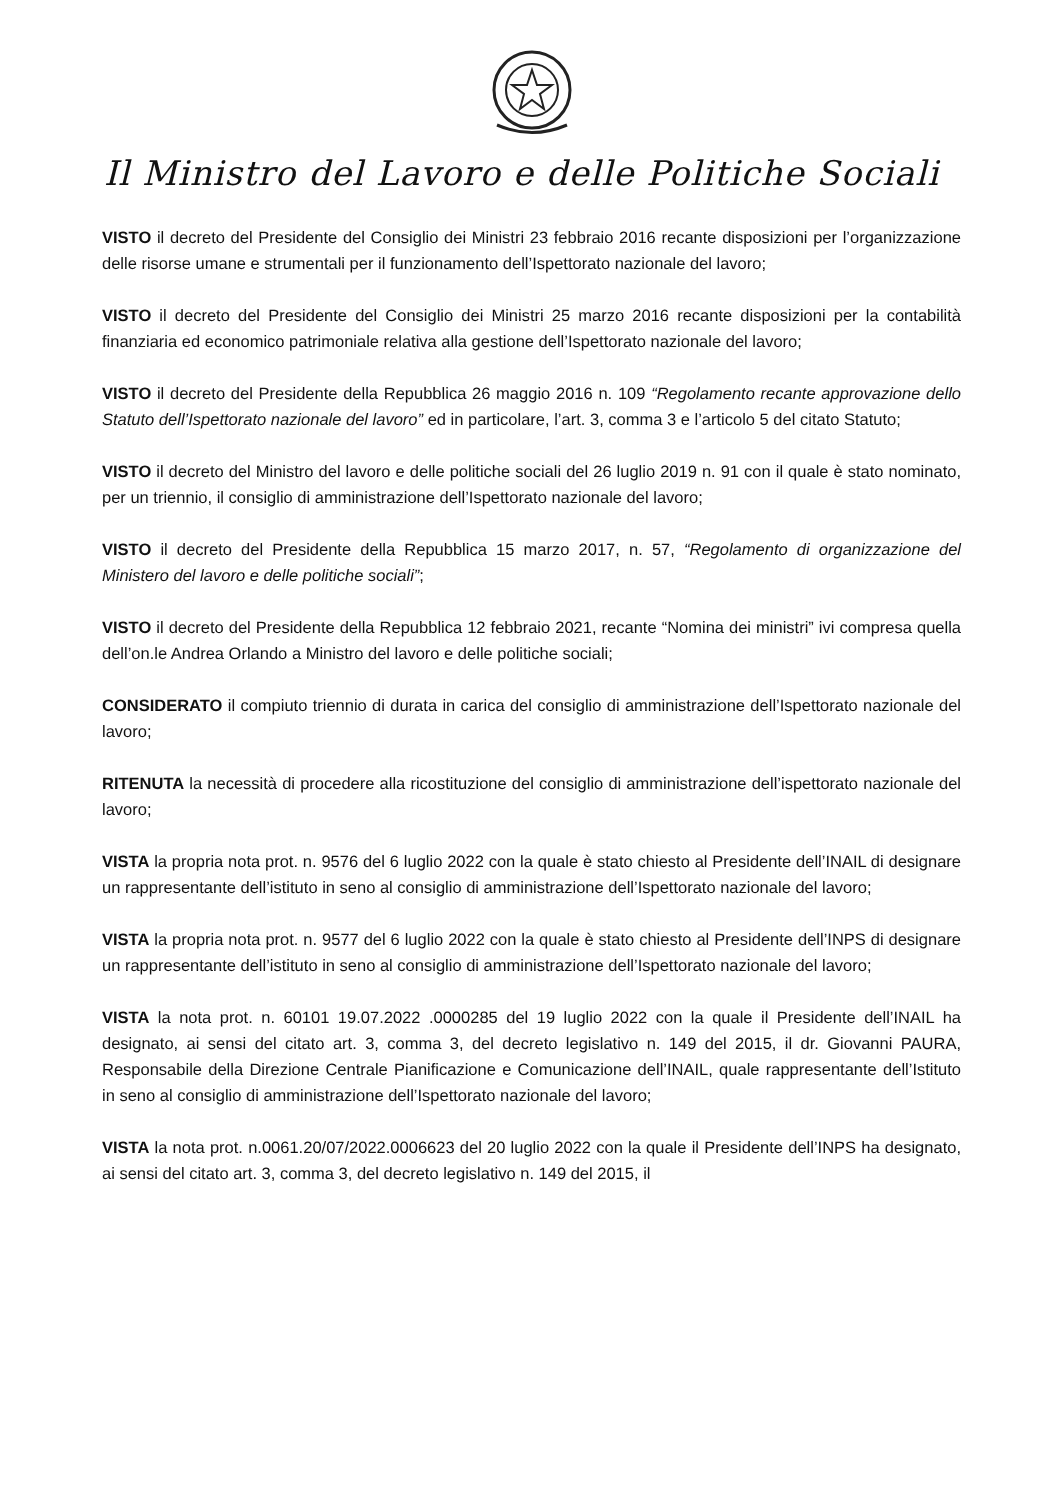Il Ministro del Lavoro e delle Politiche Sociali
VISTO il decreto del Presidente del Consiglio dei Ministri 23 febbraio 2016 recante disposizioni per l’organizzazione delle risorse umane e strumentali per il funzionamento dell’Ispettorato nazionale del lavoro;
VISTO il decreto del Presidente del Consiglio dei Ministri 25 marzo 2016 recante disposizioni per la contabilità finanziaria ed economico patrimoniale relativa alla gestione dell’Ispettorato nazionale del lavoro;
VISTO il decreto del Presidente della Repubblica 26 maggio 2016 n. 109 “Regolamento recante approvazione dello Statuto dell’Ispettorato nazionale del lavoro” ed in particolare, l’art. 3, comma 3 e l’articolo 5 del citato Statuto;
VISTO il decreto del Ministro del lavoro e delle politiche sociali del 26 luglio 2019 n. 91 con il quale è stato nominato, per un triennio, il consiglio di amministrazione dell’Ispettorato nazionale del lavoro;
VISTO il decreto del Presidente della Repubblica 15 marzo 2017, n. 57, “Regolamento di organizzazione del Ministero del lavoro e delle politiche sociali”;
VISTO il decreto del Presidente della Repubblica 12 febbraio 2021, recante “Nomina dei ministri” ivi compresa quella dell’on.le Andrea Orlando a Ministro del lavoro e delle politiche sociali;
CONSIDERATO il compiuto triennio di durata in carica del consiglio di amministrazione dell’Ispettorato nazionale del lavoro;
RITENUTA la necessità di procedere alla ricostituzione del consiglio di amministrazione dell’ispettorato nazionale del lavoro;
VISTA la propria nota prot. n. 9576 del 6 luglio 2022 con la quale è stato chiesto al Presidente dell’INAIL di designare un rappresentante dell’istituto in seno al consiglio di amministrazione dell’Ispettorato nazionale del lavoro;
VISTA la propria nota prot. n. 9577 del 6 luglio 2022 con la quale è stato chiesto al Presidente dell’INPS di designare un rappresentante dell’istituto in seno al consiglio di amministrazione dell’Ispettorato nazionale del lavoro;
VISTA la nota prot. n. 60101 19.07.2022 .0000285 del 19 luglio 2022 con la quale il Presidente dell’INAIL ha designato, ai sensi del citato art. 3, comma 3, del decreto legislativo n. 149 del 2015, il dr. Giovanni PAURA, Responsabile della Direzione Centrale Pianificazione e Comunicazione dell’INAIL, quale rappresentante dell’Istituto in seno al consiglio di amministrazione dell’Ispettorato nazionale del lavoro;
VISTA la nota prot. n.0061.20/07/2022.0006623 del 20 luglio 2022 con la quale il Presidente dell’INPS ha designato, ai sensi del citato art. 3, comma 3, del decreto legislativo n. 149 del 2015, il